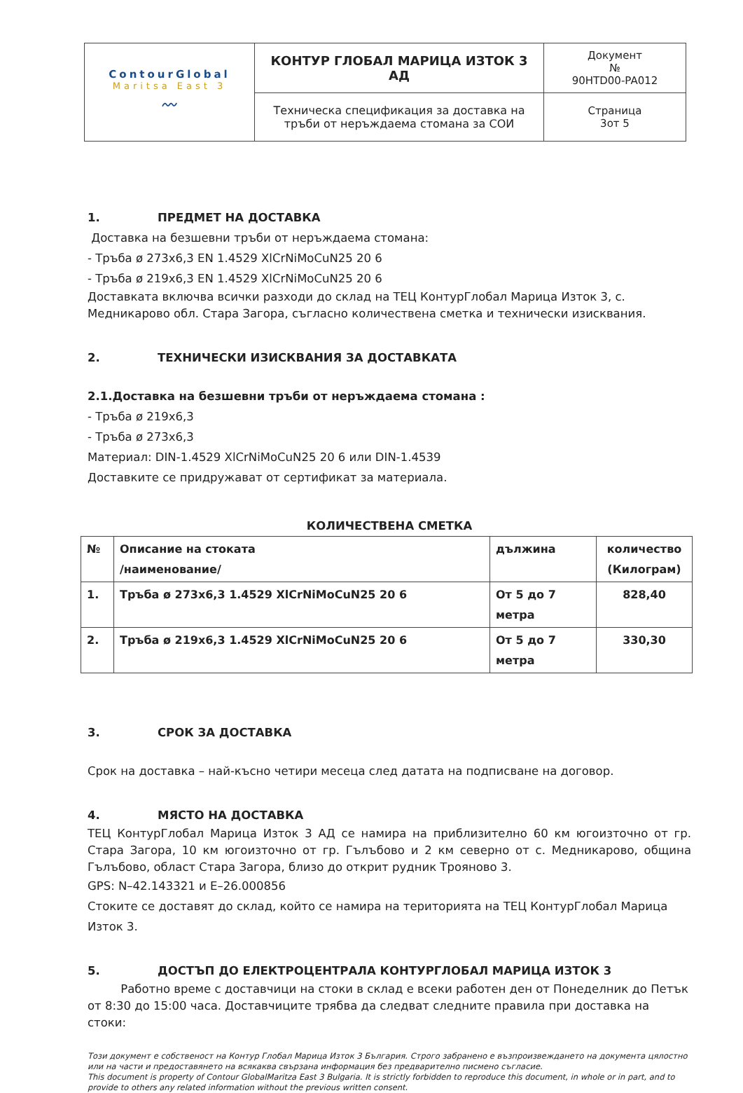| ContourGlobal Maritsa East 3 〰 | КОНТУР ГЛОБАЛ МАРИЦА ИЗТОК 3 АД | Документ № 90HTD00-PA012 |
| | Техническа спецификация за доставка на тръби от неръждаема стомана за СОИ | Страница 3от 5 |
1. ПРЕДМЕТ НА ДОСТАВКА
Доставка на безшевни тръби от неръждаема стомана:
- Тръба ø 273x6,3 EN 1.4529 XlCrNiMoCuN25 20 6
- Тръба ø 219x6,3 EN 1.4529 XlCrNiMoCuN25 20 6
Доставката включва всички разходи до склад на ТЕЦ КонтурГлобал Марица Изток 3, с. Медникарово обл. Стара Загора, съгласно количествена сметка и технически изисквания.
2. ТЕХНИЧЕСКИ ИЗИСКВАНИЯ ЗА ДОСТАВКАТА
2.1.Доставка на безшевни тръби от неръждаема стомана :
- Тръба ø 219x6,3
- Тръба ø 273x6,3
Материал: DIN-1.4529 XlCrNiMoCuN25 20 6 или DIN-1.4539
Доставките се придружават от сертификат за материала.
КОЛИЧЕСТВЕНА СМЕТКА
| № | Описание на стоката /наименование/ | дължина | количество (Килограм) |
| --- | --- | --- | --- |
| 1. | Тръба ø 273x6,3 1.4529 XlCrNiMoCuN25 20 6 | От 5 до 7 метра | 828,40 |
| 2. | Тръба ø 219x6,3 1.4529 XlCrNiMoCuN25 20 6 | От 5 до 7 метра | 330,30 |
3. СРОК ЗА ДОСТАВКА
Срок на доставка – най-късно четири месеца след датата на подписване на договор.
4. МЯСТО НА ДОСТАВКА
ТЕЦ КонтурГлобал Марица Изток 3 АД се намира на приблизително 60 км югоизточно от гр. Стара Загора, 10 км югоизточно от гр. Гълъбово и 2 км северно от с. Медникарово, община Гълъбово, област Стара Загора, близо до открит рудник Трояново 3.
GPS: N–42.143321 и E–26.000856
Стоките се доставят до склад, който се намира на територията на ТЕЦ КонтурГлобал Марица Изток 3.
5. ДОСТЪП ДО ЕЛЕКТРОЦЕНТРАЛА КОНТУРГЛОБАЛ МАРИЦА ИЗТОК 3
Работно време с доставчици на стоки в склад е всеки работен ден от Понеделник до Петък от 8:30 до 15:00 часа. Доставчиците трябва да следват следните правила при доставка на стоки:
Този документ е собственост на Контур Глобал Марица Изток 3 България. Строго забранено е възпроизвеждането на документа цялостно или на части и предоставянето на всякаква свързана информация без предварително писмено съгласие.
This document is property of Contour GlobalMaritza East 3 Bulgaria. It is strictly forbidden to reproduce this document, in whole or in part, and to provide to others any related information without the previous written consent.